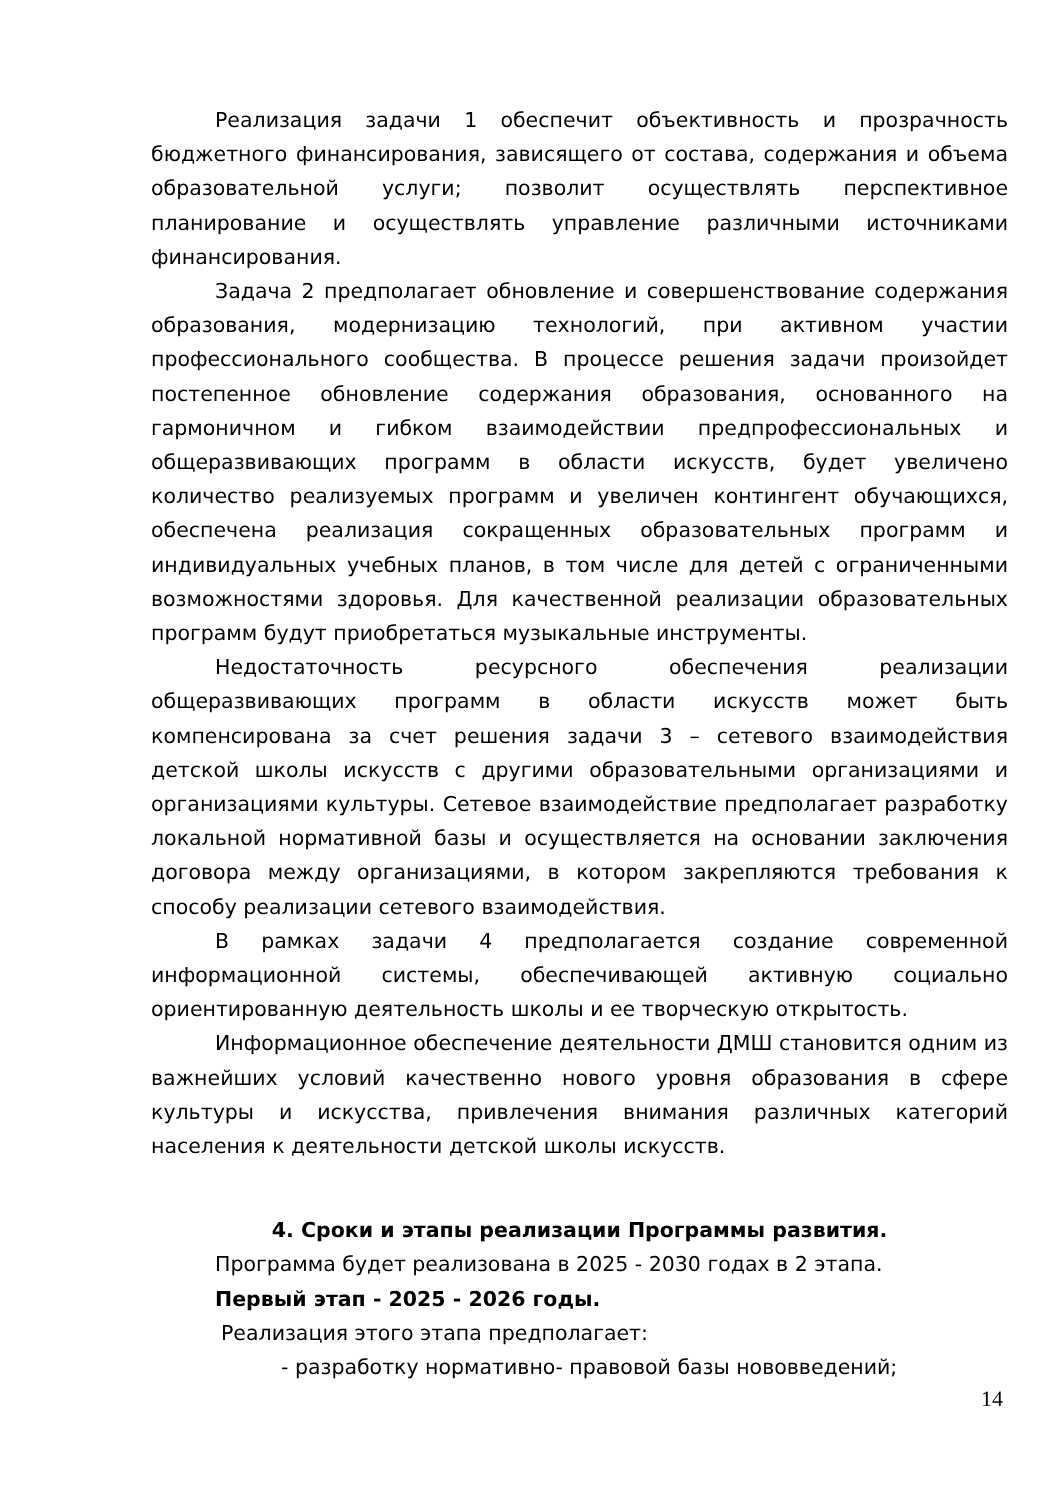Реализация задачи 1 обеспечит объективность и прозрачность бюджетного финансирования, зависящего от состава, содержания и объема образовательной услуги; позволит осуществлять перспективное планирование и осуществлять управление различными источниками финансирования.
Задача 2 предполагает обновление и совершенствование содержания образования, модернизацию технологий, при активном участии профессионального сообщества. В процессе решения задачи произойдет постепенное обновление содержания образования, основанного на гармоничном и гибком взаимодействии предпрофессиональных и общеразвивающих программ в области искусств, будет увеличено количество реализуемых программ и увеличен контингент обучающихся, обеспечена реализация сокращенных образовательных программ и индивидуальных учебных планов, в том числе для детей с ограниченными возможностями здоровья. Для качественной реализации образовательных программ будут приобретаться музыкальные инструменты.
Недостаточность ресурсного обеспечения реализации общеразвивающих программ в области искусств может быть компенсирована за счет решения задачи 3 – сетевого взаимодействия детской школы искусств с другими образовательными организациями и организациями культуры. Сетевое взаимодействие предполагает разработку локальной нормативной базы и осуществляется на основании заключения договора между организациями, в котором закрепляются требования к способу реализации сетевого взаимодействия.
В рамках задачи 4 предполагается создание современной информационной системы, обеспечивающей активную социально ориентированную деятельность школы и ее творческую открытость.
Информационное обеспечение деятельности ДМШ становится одним из важнейших условий качественно нового уровня образования в сфере культуры и искусства, привлечения внимания различных категорий населения к деятельности детской школы искусств.
4. Сроки и этапы реализации Программы развития.
Программа будет реализована в 2025 - 2030 годах в 2 этапа.
Первый этап - 2025 - 2026 годы.
Реализация этого этапа предполагает:
- разработку нормативно- правовой базы нововведений;
14